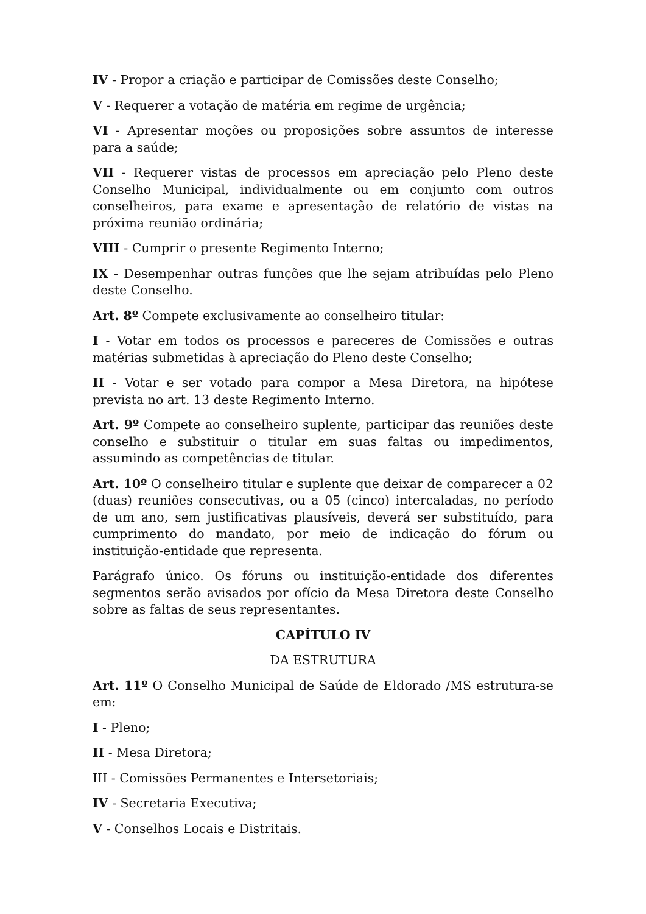IV - Propor a criação e participar de Comissões deste Conselho;
V - Requerer a votação de matéria em regime de urgência;
VI - Apresentar moções ou proposições sobre assuntos de interesse para a saúde;
VII - Requerer vistas de processos em apreciação pelo Pleno deste Conselho Municipal, individualmente ou em conjunto com outros conselheiros, para exame e apresentação de relatório de vistas na próxima reunião ordinária;
VIII - Cumprir o presente Regimento Interno;
IX - Desempenhar outras funções que lhe sejam atribuídas pelo Pleno deste Conselho.
Art. 8º Compete exclusivamente ao conselheiro titular:
I - Votar em todos os processos e pareceres de Comissões e outras matérias submetidas à apreciação do Pleno deste Conselho;
II - Votar e ser votado para compor a Mesa Diretora, na hipótese prevista no art. 13 deste Regimento Interno.
Art. 9º Compete ao conselheiro suplente, participar das reuniões deste conselho e substituir o titular em suas faltas ou impedimentos, assumindo as competências de titular.
Art. 10º O conselheiro titular e suplente que deixar de comparecer a 02 (duas) reuniões consecutivas, ou a 05 (cinco) intercaladas, no período de um ano, sem justificativas plausíveis, deverá ser substituído, para cumprimento do mandato, por meio de indicação do fórum ou instituição-entidade que representa.
Parágrafo único. Os fóruns ou instituição-entidade dos diferentes segmentos serão avisados por ofício da Mesa Diretora deste Conselho sobre as faltas de seus representantes.
CAPÍTULO IV
DA ESTRUTURA
Art. 11º O Conselho Municipal de Saúde de Eldorado /MS estrutura-se em:
I - Pleno;
II - Mesa Diretora;
III - Comissões Permanentes e Intersetoriais;
IV - Secretaria Executiva;
V - Conselhos Locais e Distritais.